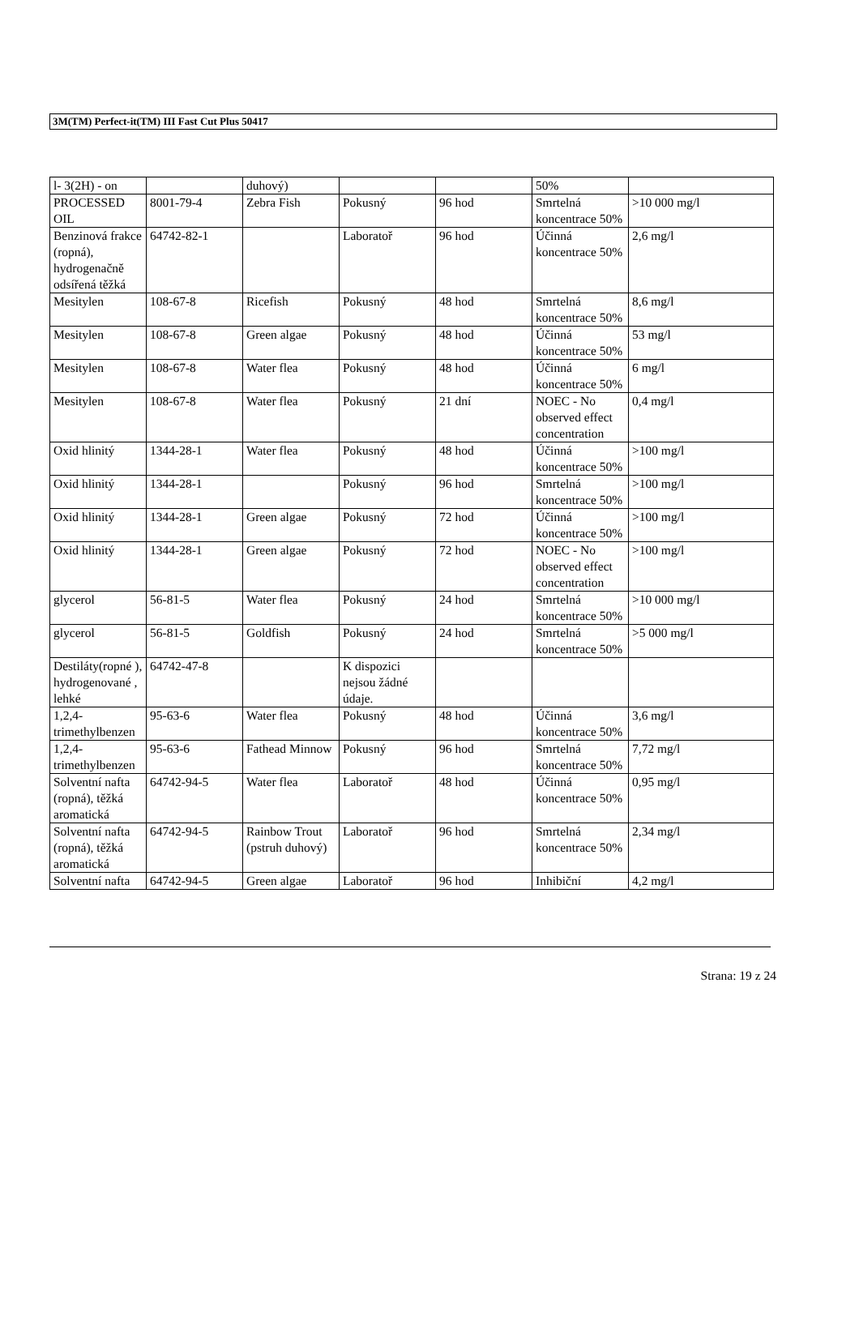3M(TM) Perfect-it(TM) III Fast Cut Plus 50417
| l- 3(2H) - on | | duhový) | | | 50% | |
| PROCESSED OIL | 8001-79-4 | Zebra Fish | Pokusný | 96 hod | Smrtelná koncentrace 50% | >10 000 mg/l |
| Benzinová frakce (ropná), hydrogenačně odsířená těžká | 64742-82-1 | | Laboratoř | 96 hod | Účinná koncentrace 50% | 2,6 mg/l |
| Mesitylen | 108-67-8 | Ricefish | Pokusný | 48 hod | Smrtelná koncentrace 50% | 8,6 mg/l |
| Mesitylen | 108-67-8 | Green algae | Pokusný | 48 hod | Účinná koncentrace 50% | 53 mg/l |
| Mesitylen | 108-67-8 | Water flea | Pokusný | 48 hod | Účinná koncentrace 50% | 6 mg/l |
| Mesitylen | 108-67-8 | Water flea | Pokusný | 21 dní | NOEC - No observed effect concentration | 0,4 mg/l |
| Oxid hlinitý | 1344-28-1 | Water flea | Pokusný | 48 hod | Účinná koncentrace 50% | >100 mg/l |
| Oxid hlinitý | 1344-28-1 | | Pokusný | 96 hod | Smrtelná koncentrace 50% | >100 mg/l |
| Oxid hlinitý | 1344-28-1 | Green algae | Pokusný | 72 hod | Účinná koncentrace 50% | >100 mg/l |
| Oxid hlinitý | 1344-28-1 | Green algae | Pokusný | 72 hod | NOEC - No observed effect concentration | >100 mg/l |
| glycerol | 56-81-5 | Water flea | Pokusný | 24 hod | Smrtelná koncentrace 50% | >10 000 mg/l |
| glycerol | 56-81-5 | Goldfish | Pokusný | 24 hod | Smrtelná koncentrace 50% | >5 000 mg/l |
| Destiláty(ropné ), hydrogenované , lehké | 64742-47-8 | | K dispozici nejsou žádné údaje. | | | |
| 1,2,4-trimethylbenzen | 95-63-6 | Water flea | Pokusný | 48 hod | Účinná koncentrace 50% | 3,6 mg/l |
| 1,2,4-trimethylbenzen | 95-63-6 | Fathead Minnow | Pokusný | 96 hod | Smrtelná koncentrace 50% | 7,72 mg/l |
| Solventní nafta (ropná), těžká aromatická | 64742-94-5 | Water flea | Laboratoř | 48 hod | Účinná koncentrace 50% | 0,95 mg/l |
| Solventní nafta (ropná), těžká aromatická | 64742-94-5 | Rainbow Trout (pstruh duhový) | Laboratoř | 96 hod | Smrtelná koncentrace 50% | 2,34 mg/l |
| Solventní nafta | 64742-94-5 | Green algae | Laboratoř | 96 hod | Inhibiční | 4,2 mg/l |
Strana: 19 z 24